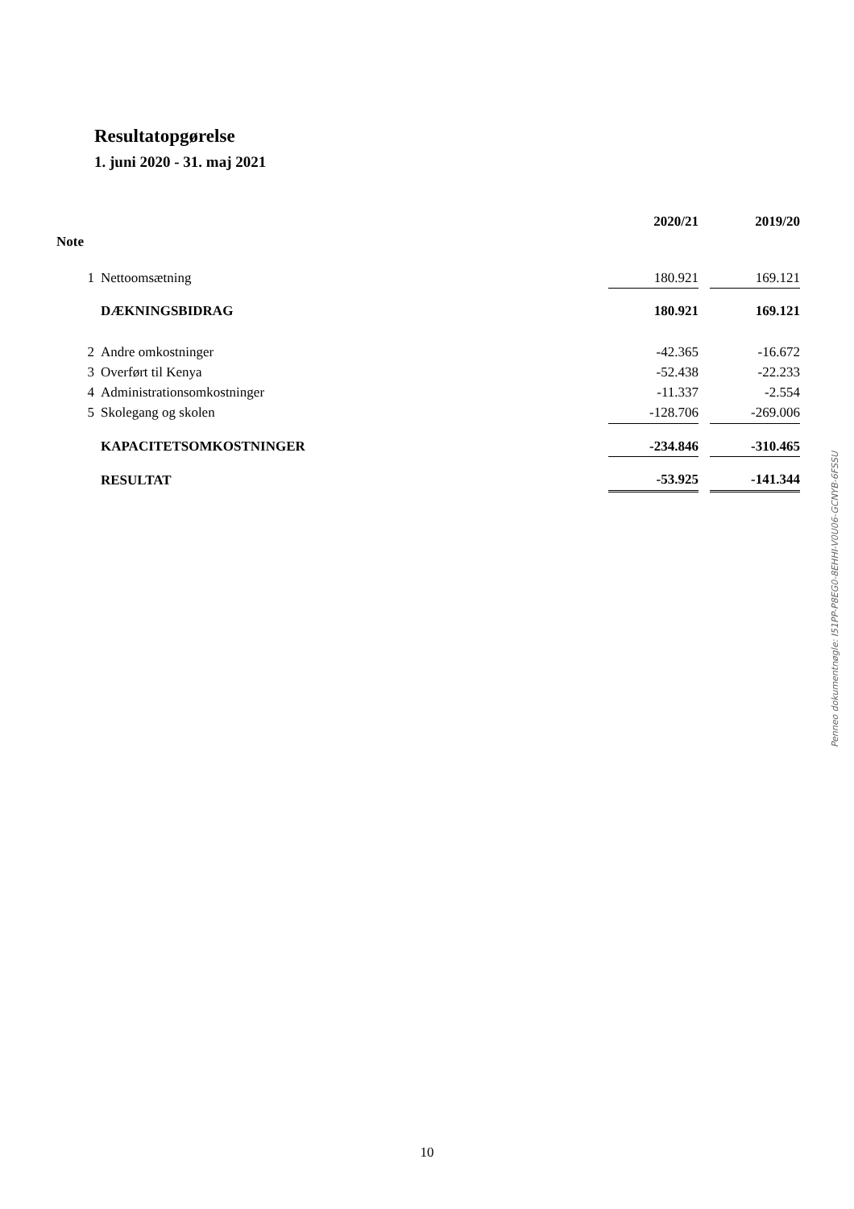Resultatopgørelse
1. juni 2020 - 31. maj 2021
| | | 2020/21 | | 2019/20 |
| --- | --- | --- | --- | --- |
| Note | | | | |
| 1 | Nettoomsætning | 180.921 | | 169.121 |
| | DÆKNINGSBIDRAG | 180.921 | | 169.121 |
| 2 | Andre omkostninger | -42.365 | | -16.672 |
| 3 | Overført til Kenya | -52.438 | | -22.233 |
| 4 | Administrationsomkostninger | -11.337 | | -2.554 |
| 5 | Skolegang og skolen | -128.706 | | -269.006 |
| | KAPACITETSOMKOSTNINGER | -234.846 | | -310.465 |
| | RESULTAT | -53.925 | | -141.344 |
Penneo dokumentnøgle: I51PP-P8EG0-8EHHI-V0U06-GCNYB-6FSSU
10